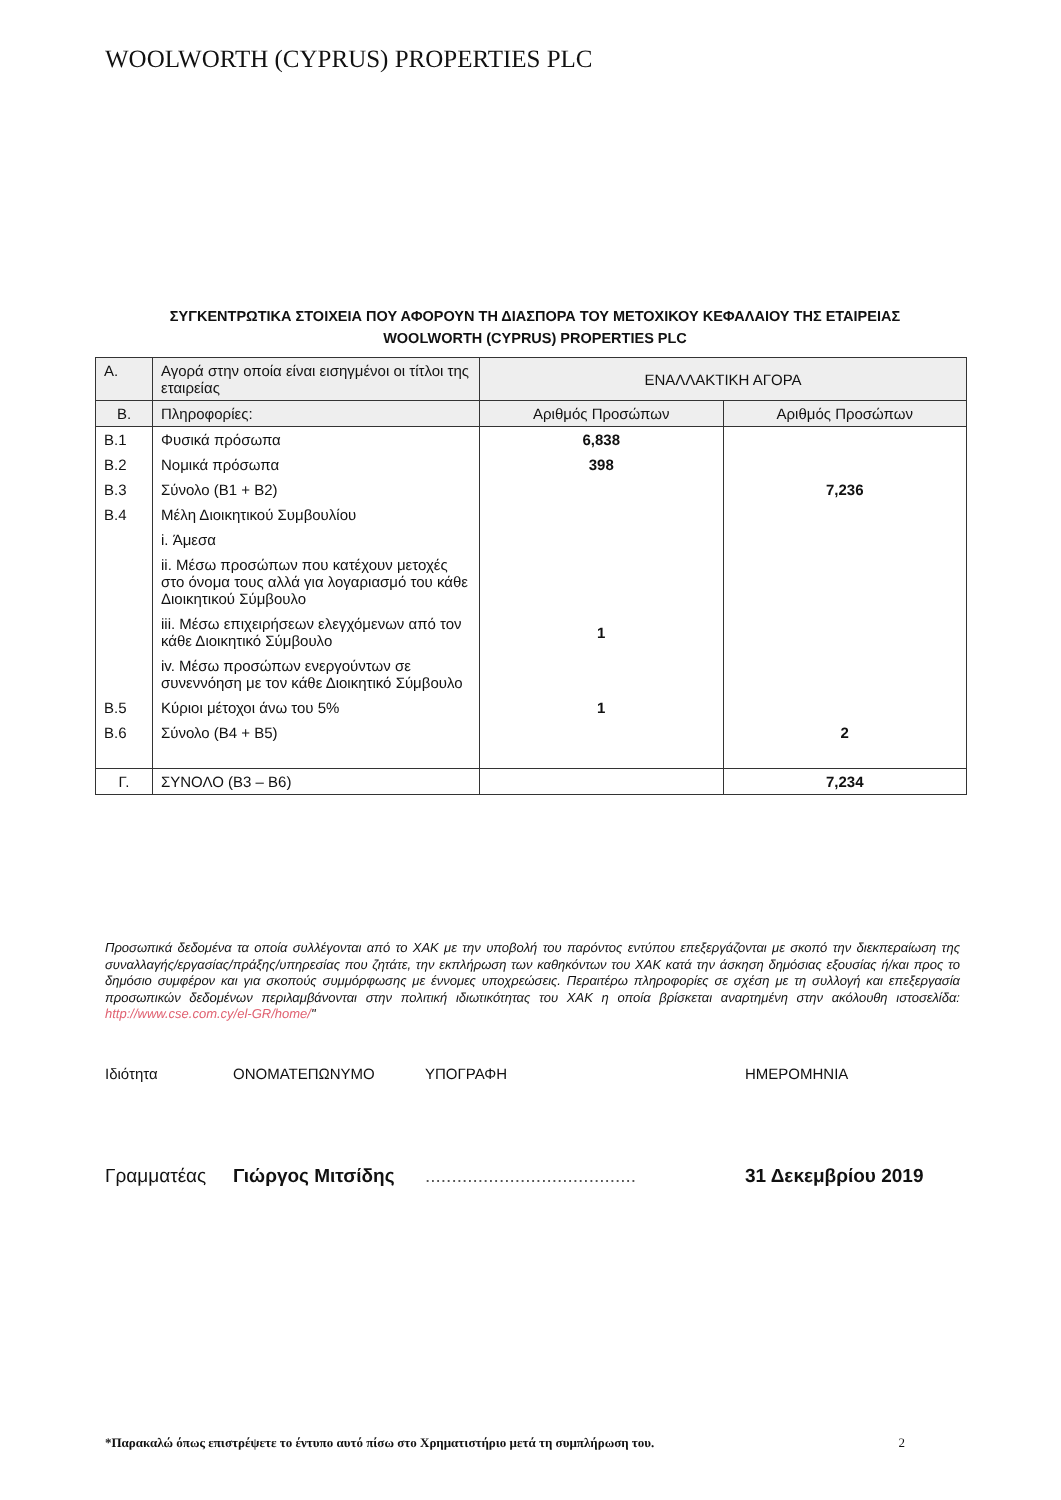WOOLWORTH (CYPRUS) PROPERTIES PLC
ΣΥΓΚΕΝΤΡΩΤΙΚΑ ΣΤΟΙΧΕΙΑ ΠΟΥ ΑΦΟΡΟΥΝ ΤΗ ΔΙΑΣΠΟΡΑ ΤΟΥ ΜΕΤΟΧΙΚΟΥ ΚΕΦΑΛΑΙΟΥ ΤΗΣ ΕΤΑΙΡΕΙΑΣ
WOOLWORTH (CYPRUS) PROPERTIES PLC
| Α. | Αγορά στην οποία είναι εισηγμένοι οι τίτλοι της εταιρείας | ΕΝΑΛΛΑΚΤΙΚΗ ΑΓΟΡΑ | |
| Β. | Πληροφορίες: | Αριθμός Προσώπων | Αριθμός Προσώπων |
| Β.1 | Φυσικά πρόσωπα | 6,838 | |
| Β.2 | Νομικά πρόσωπα | 398 | |
| Β.3 | Σύνολο (Β1 + Β2) | | 7,236 |
| Β.4 | Μέλη Διοικητικού Συμβουλίου | | |
| | i. Άμεσα | | |
| | ii. Μέσω προσώπων που κατέχουν μετοχές στο όνομα τους αλλά για λογαριασμό του κάθε Διοικητικού Σύμβουλο | | |
| | iii. Μέσω επιχειρήσεων ελεγχόμενων από τον κάθε Διοικητικό Σύμβουλο | 1 | |
| | iv. Μέσω προσώπων ενεργούντων σε συνεννόηση με τον κάθε Διοικητικό Σύμβουλο | | |
| Β.5 | Κύριοι μέτοχοι άνω του 5% | 1 | |
| Β.6 | Σύνολο (Β4 + Β5) | | 2 |
| Γ. | ΣΥΝΟΛΟ (Β3 – Β6) | | 7,234 |
Προσωπικά δεδομένα τα οποία συλλέγονται από το ΧΑΚ με την υποβολή του παρόντος εντύπου επεξεργάζονται με σκοπό την διεκπεραίωση της συναλλαγής/εργασίας/πράξης/υπηρεσίας που ζητάτε, την εκπλήρωση των καθηκόντων του ΧΑΚ κατά την άσκηση δημόσιας εξουσίας ή/και προς το δημόσιο συμφέρον και για σκοπούς συμμόρφωσης με έννομες υποχρεώσεις. Περαιτέρω πληροφορίες σε σχέση με τη συλλογή και επεξεργασία προσωπικών δεδομένων περιλαμβάνονται στην πολιτική ιδιωτικότητας του ΧΑΚ η οποία βρίσκεται αναρτημένη στην ακόλουθη ιστοσελίδα: http://www.cse.com.cy/el-GR/home/"
Ιδιότητα ΟΝΟΜΑΤΕΠΩΝΥΜΟ ΥΠΟΓΡΑΦΗ ΗΜΕΡΟΜΗΝΙΑ
Γραμματέας Γιώργος Μιτσίδης........................................ 31 Δεκεμβρίου 2019
*Παρακαλώ όπως επιστρέψετε το έντυπο αυτό πίσω στο Χρηματιστήριο μετά τη συμπλήρωση του. 2